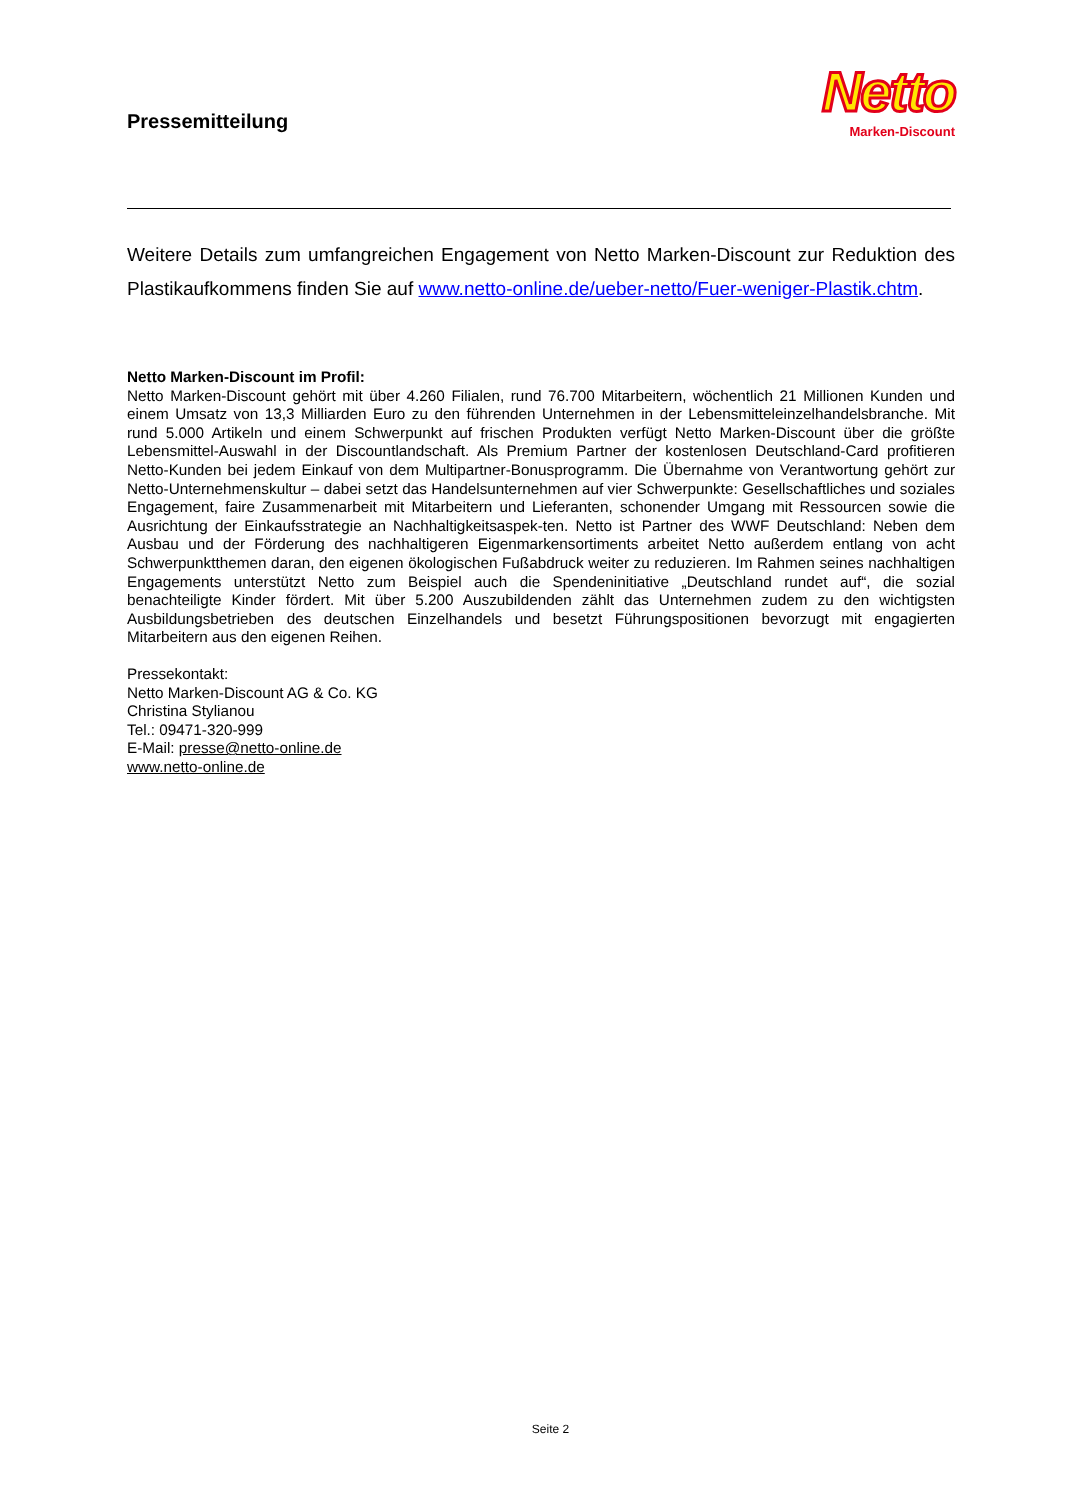Pressemitteilung
Netto
Marken-Discount
Weitere Details zum umfangreichen Engagement von Netto Marken-Discount zur Reduktion des Plastikaufkommens finden Sie auf www.netto-online.de/ueber-netto/Fuer-weniger-Plastik.chtm.
Netto Marken-Discount im Profil:
Netto Marken-Discount gehört mit über 4.260 Filialen, rund 76.700 Mitarbeitern, wöchentlich 21 Millionen Kunden und einem Umsatz von 13,3 Milliarden Euro zu den führenden Unternehmen in der Lebensmitteleinzelhandelsbranche. Mit rund 5.000 Artikeln und einem Schwerpunkt auf frischen Produkten verfügt Netto Marken-Discount über die größte Lebensmittel-Auswahl in der Discountlandschaft. Als Premium Partner der kostenlosen Deutschland-Card profitieren Netto-Kunden bei jedem Einkauf von dem Multipartner-Bonusprogramm. Die Übernahme von Verantwortung gehört zur Netto-Unternehmenskultur – dabei setzt das Handelsunternehmen auf vier Schwerpunkte: Gesellschaftliches und soziales Engagement, faire Zusammenarbeit mit Mitarbeitern und Lieferanten, schonender Umgang mit Ressourcen sowie die Ausrichtung der Einkaufsstrategie an Nachhaltigkeitsaspek-ten. Netto ist Partner des WWF Deutschland: Neben dem Ausbau und der Förderung des nachhaltigeren Eigenmarkensortiments arbeitet Netto außerdem entlang von acht Schwerpunktthemen daran, den eigenen ökologischen Fußabdruck weiter zu reduzieren. Im Rahmen seines nachhaltigen Engagements unterstützt Netto zum Beispiel auch die Spendeninitiative „Deutschland rundet auf“, die sozial benachteiligte Kinder fördert. Mit über 5.200 Auszubildenden zählt das Unternehmen zudem zu den wichtigsten Ausbildungsbetrieben des deutschen Einzelhandels und besetzt Führungspositionen bevorzugt mit engagierten Mitarbeitern aus den eigenen Reihen.
Pressekontakt:
Netto Marken-Discount AG & Co. KG
Christina Stylianou
Tel.: 09471-320-999
E-Mail: presse@netto-online.de
www.netto-online.de
Seite 2